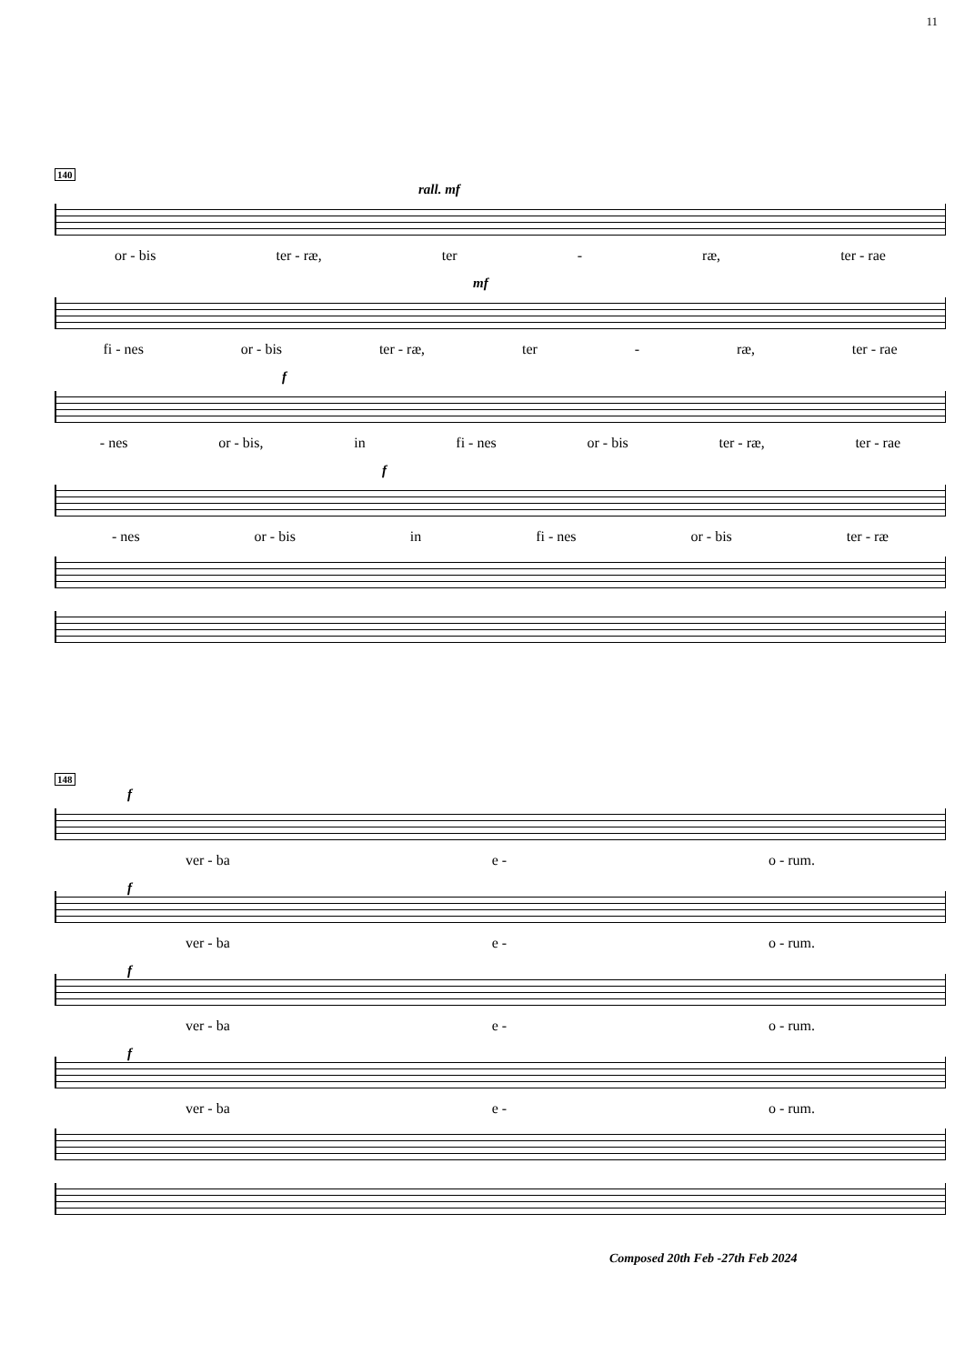11
140
rall. mf
or - bis ter - ræ, ter - ræ, ter - rae
mf
fi - nes or - bis ter - ræ, ter - ræ, ter - rae
f
- nes or - bis, in fi - nes or - bis ter - ræ, ter - rae
f
- nes or - bis in fi - nes or - bis ter - ræ
148
f
ver - ba e - o - rum.
f
ver - ba e - o - rum.
f
ver - ba e - o - rum.
f
ver - ba e - o - rum.
Composed 20th Feb -27th Feb 2024